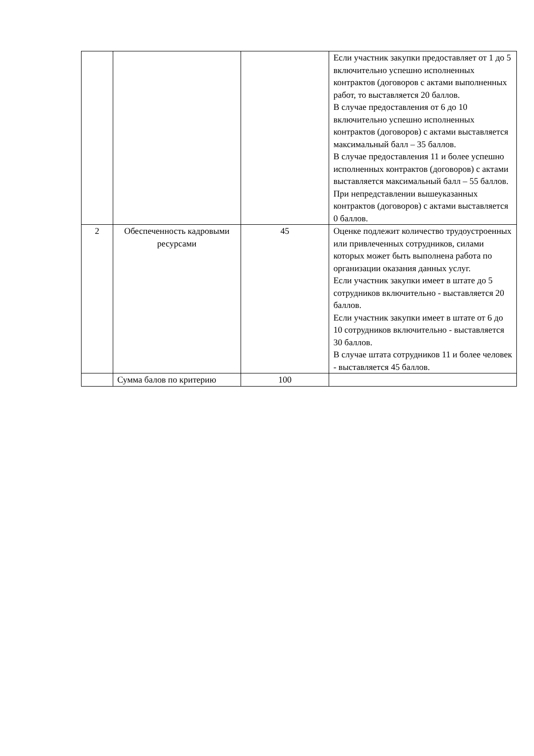| | | | Если участник закупки предоставляет от 1 до 5 включительно успешно исполненных контрактов (договоров с актами выполненных работ, то выставляется 20 баллов. В случае предоставления от 6 до 10 включительно успешно исполненных контрактов (договоров) с актами выставляется максимальный балл – 35 баллов. В случае предоставления 11 и более успешно исполненных контрактов (договоров) с актами выставляется максимальный балл – 55 баллов. При непредставлении вышеуказанных контрактов (договоров) с актами выставляется 0 баллов. |
| 2 | Обеспеченность кадровыми ресурсами | 45 | Оценке подлежит количество трудоустроенных или привлеченных сотрудников, силами которых может быть выполнена работа по организации оказания данных услуг. Если участник закупки имеет в штате до 5 сотрудников включительно - выставляется 20 баллов. Если участник закупки имеет в штате от 6 до 10 сотрудников включительно - выставляется 30 баллов. В случае штата сотрудников 11 и более человек - выставляется 45 баллов. |
| | Сумма балов по критерию | 100 | |